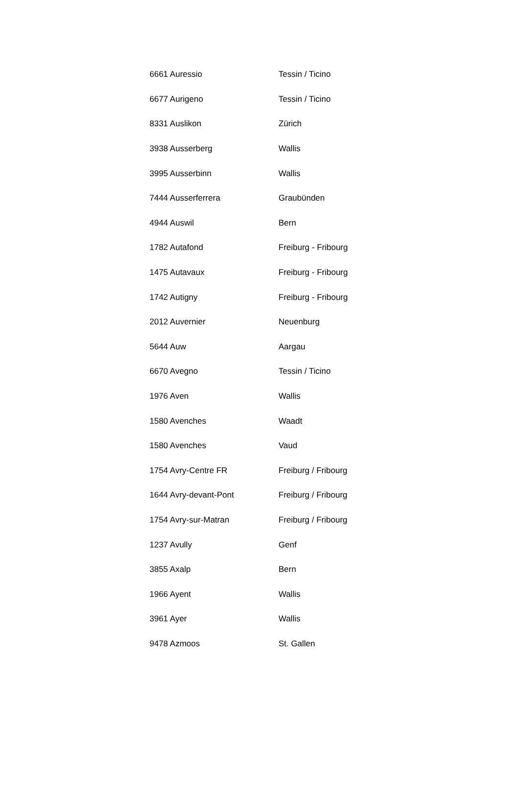| 6661 Auressio | Tessin / Ticino |
| 6677 Aurigeno | Tessin / Ticino |
| 8331 Auslikon | Zürich |
| 3938 Ausserberg | Wallis |
| 3995 Ausserbinn | Wallis |
| 7444 Ausserferrera | Graubünden |
| 4944 Auswil | Bern |
| 1782 Autafond | Freiburg - Fribourg |
| 1475 Autavaux | Freiburg - Fribourg |
| 1742 Autigny | Freiburg - Fribourg |
| 2012 Auvernier | Neuenburg |
| 5644 Auw | Aargau |
| 6670 Avegno | Tessin / Ticino |
| 1976 Aven | Wallis |
| 1580 Avenches | Waadt |
| 1580 Avenches | Vaud |
| 1754 Avry-Centre FR | Freiburg / Fribourg |
| 1644 Avry-devant-Pont | Freiburg / Fribourg |
| 1754 Avry-sur-Matran | Freiburg / Fribourg |
| 1237 Avully | Genf |
| 3855 Axalp | Bern |
| 1966 Ayent | Wallis |
| 3961 Ayer | Wallis |
| 9478 Azmoos | St. Gallen |